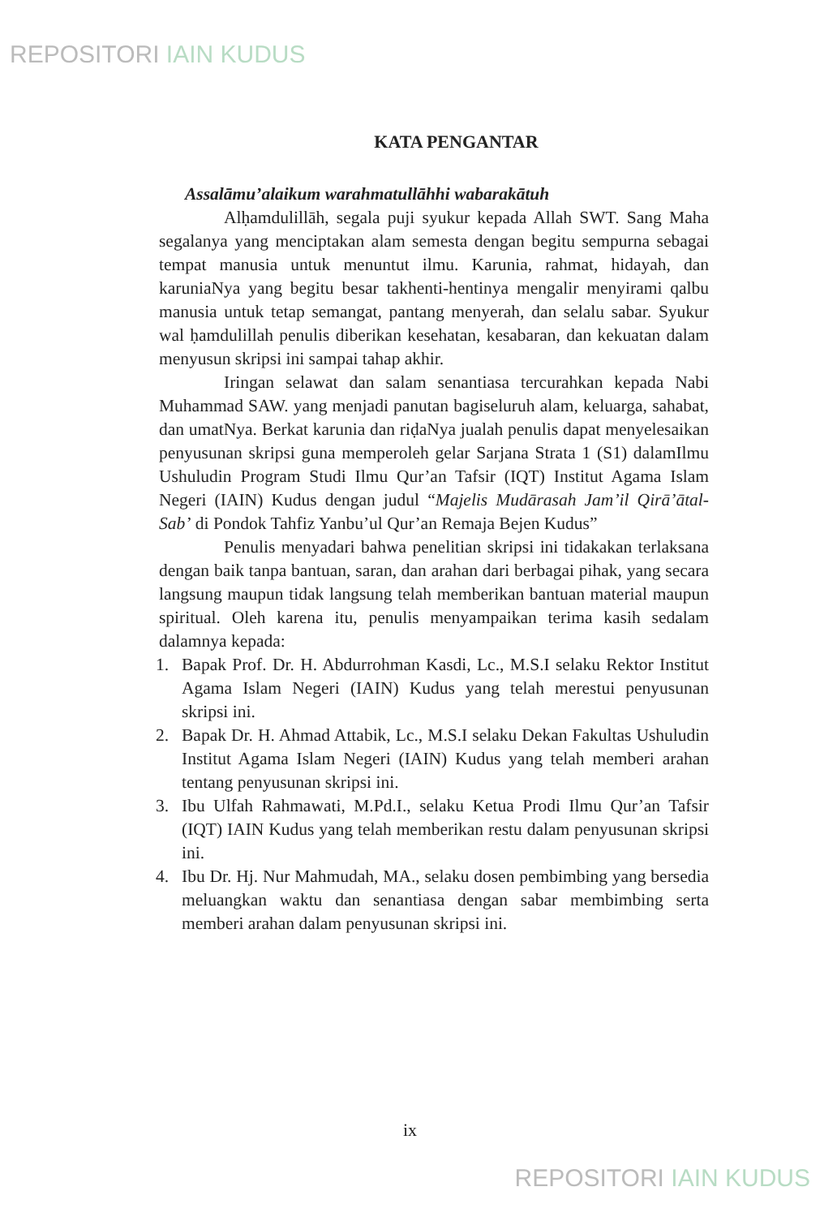REPOSITORI IAIN KUDUS
KATA PENGANTAR
Assalāmu’alaikum warahmatullāhhi wabarakātuh
Alḥamdulillāh, segala puji syukur kepada Allah SWT. Sang Maha segalanya yang menciptakan alam semesta dengan begitu sempurna sebagai tempat manusia untuk menuntut ilmu. Karunia, rahmat, hidayah, dan karuniaNya yang begitu besar takhenti-hentinya mengalir menyirami qalbu manusia untuk tetap semangat, pantang menyerah, dan selalu sabar. Syukur wal ḥamdulillah penulis diberikan kesehatan, kesabaran, dan kekuatan dalam menyusun skripsi ini sampai tahap akhir.
Iringan selawat dan salam senantiasa tercurahkan kepada Nabi Muhammad SAW. yang menjadi panutan bagiseluruh alam, keluarga, sahabat, dan umatNya. Berkat karunia dan riḍaNya jualah penulis dapat menyelesaikan penyusunan skripsi guna memperoleh gelar Sarjana Strata 1 (S1) dalamIlmu Ushuludin Program Studi Ilmu Qur’an Tafsir (IQT) Institut Agama Islam Negeri (IAIN) Kudus dengan judul “Majelis Mudārasah Jam’il Qirā’ātal-Sab’ di Pondok Tahfiz Yanbu’ul Qur’an Remaja Bejen Kudus”
Penulis menyadari bahwa penelitian skripsi ini tidakakan terlaksana dengan baik tanpa bantuan, saran, dan arahan dari berbagai pihak, yang secara langsung maupun tidak langsung telah memberikan bantuan material maupun spiritual. Oleh karena itu, penulis menyampaikan terima kasih sedalam dalamnya kepada:
1. Bapak Prof. Dr. H. Abdurrohman Kasdi, Lc., M.S.I selaku Rektor Institut Agama Islam Negeri (IAIN) Kudus yang telah merestui penyusunan skripsi ini.
2. Bapak Dr. H. Ahmad Attabik, Lc., M.S.I selaku Dekan Fakultas Ushuludin Institut Agama Islam Negeri (IAIN) Kudus yang telah memberi arahan tentang penyusunan skripsi ini.
3. Ibu Ulfah Rahmawati, M.Pd.I., selaku Ketua Prodi Ilmu Qur’an Tafsir (IQT) IAIN Kudus yang telah memberikan restu dalam penyusunan skripsi ini.
4. Ibu Dr. Hj. Nur Mahmudah, MA., selaku dosen pembimbing yang bersedia meluangkan waktu dan senantiasa dengan sabar membimbing serta memberi arahan dalam penyusunan skripsi ini.
ix
REPOSITORI IAIN KUDUS